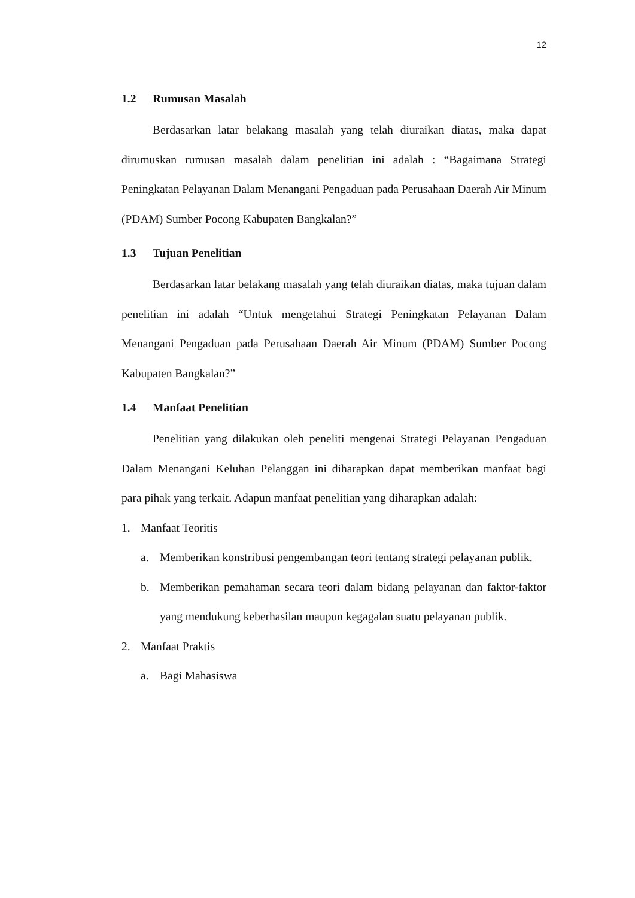12
1.2 Rumusan Masalah
Berdasarkan latar belakang masalah yang telah diuraikan diatas, maka dapat dirumuskan rumusan masalah dalam penelitian ini adalah : “Bagaimana Strategi Peningkatan Pelayanan Dalam Menangani Pengaduan pada Perusahaan Daerah Air Minum (PDAM) Sumber Pocong Kabupaten Bangkalan?”
1.3 Tujuan Penelitian
Berdasarkan latar belakang masalah yang telah diuraikan diatas, maka tujuan dalam penelitian ini adalah “Untuk mengetahui Strategi Peningkatan Pelayanan Dalam Menangani Pengaduan pada Perusahaan Daerah Air Minum (PDAM) Sumber Pocong Kabupaten Bangkalan?”
1.4 Manfaat Penelitian
Penelitian yang dilakukan oleh peneliti mengenai Strategi Pelayanan Pengaduan Dalam Menangani Keluhan Pelanggan ini diharapkan dapat memberikan manfaat bagi para pihak yang terkait. Adapun manfaat penelitian yang diharapkan adalah:
1. Manfaat Teoritis
a. Memberikan konstribusi pengembangan teori tentang strategi pelayanan publik.
b. Memberikan pemahaman secara teori dalam bidang pelayanan dan faktor-faktor yang mendukung keberhasilan maupun kegagalan suatu pelayanan publik.
2. Manfaat Praktis
a. Bagi Mahasiswa